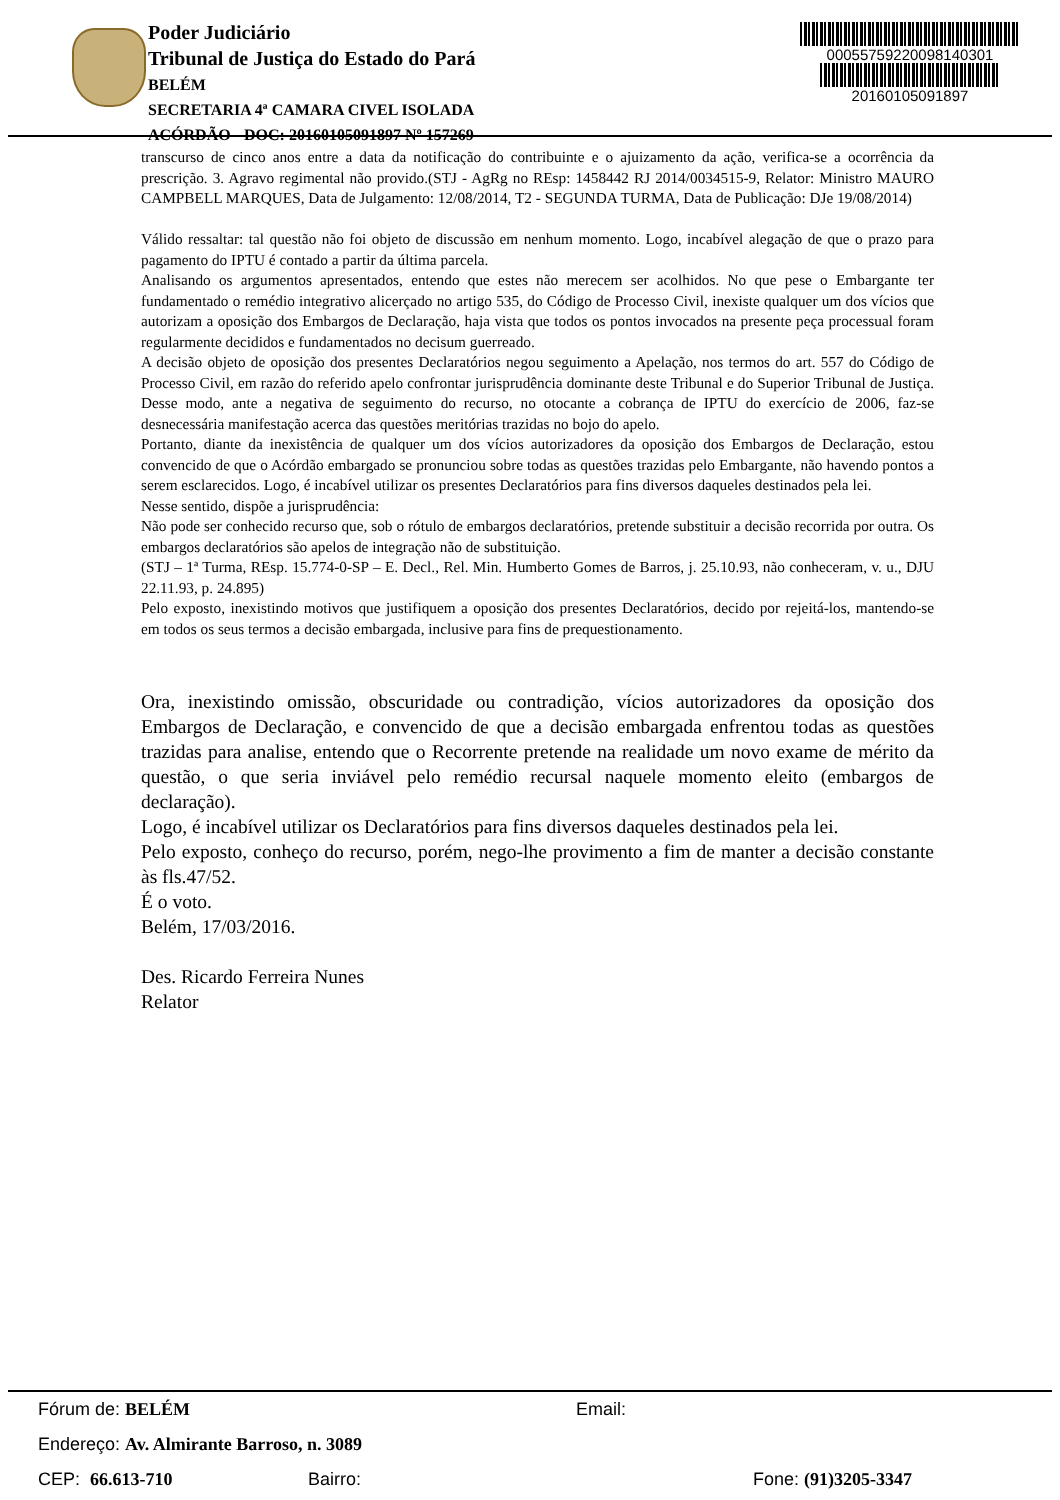Poder Judiciário
Tribunal de Justiça do Estado do Pará
BELÉM
SECRETARIA 4ª CAMARA CIVEL ISOLADA
ACÓRDÃO - DOC: 20160105091897 Nº 157269
00055759220098140301
20160105091897
transcurso de cinco anos entre a data da notificação do contribuinte e o ajuizamento da ação, verifica-se a ocorrência da prescrição. 3. Agravo regimental não provido.(STJ - AgRg no REsp: 1458442 RJ 2014/0034515-9, Relator: Ministro MAURO CAMPBELL MARQUES, Data de Julgamento: 12/08/2014, T2 - SEGUNDA TURMA, Data de Publicação: DJe 19/08/2014)
Válido ressaltar: tal questão não foi objeto de discussão em nenhum momento. Logo, incabível alegação de que o prazo para pagamento do IPTU é contado a partir da última parcela.
Analisando os argumentos apresentados, entendo que estes não merecem ser acolhidos. No que pese o Embargante ter fundamentado o remédio integrativo alicerçado no artigo 535, do Código de Processo Civil, inexiste qualquer um dos vícios que autorizam a oposição dos Embargos de Declaração, haja vista que todos os pontos invocados na presente peça processual foram regularmente decididos e fundamentados no decisum guerreado.
A decisão objeto de oposição dos presentes Declaratórios negou seguimento a Apelação, nos termos do art. 557 do Código de Processo Civil, em razão do referido apelo confrontar jurisprudência dominante deste Tribunal e do Superior Tribunal de Justiça. Desse modo, ante a negativa de seguimento do recurso, no otocante a cobrança de IPTU do exercício de 2006, faz-se desnecessária manifestação acerca das questões meritórias trazidas no bojo do apelo.
Portanto, diante da inexistência de qualquer um dos vícios autorizadores da oposição dos Embargos de Declaração, estou convencido de que o Acórdão embargado se pronunciou sobre todas as questões trazidas pelo Embargante, não havendo pontos a serem esclarecidos. Logo, é incabível utilizar os presentes Declaratórios para fins diversos daqueles destinados pela lei.
Nesse sentido, dispõe a jurisprudência:
Não pode ser conhecido recurso que, sob o rótulo de embargos declaratórios, pretende substituir a decisão recorrida por outra. Os embargos declaratórios são apelos de integração não de substituição.
(STJ – 1ª Turma, REsp. 15.774-0-SP – E. Decl., Rel. Min. Humberto Gomes de Barros, j. 25.10.93, não conheceram, v. u., DJU 22.11.93, p. 24.895)
Pelo exposto, inexistindo motivos que justifiquem a oposição dos presentes Declaratórios, decido por rejeitá-los, mantendo-se em todos os seus termos a decisão embargada, inclusive para fins de prequestionamento.
Ora, inexistindo omissão, obscuridade ou contradição, vícios autorizadores da oposição dos Embargos de Declaração, e convencido de que a decisão embargada enfrentou todas as questões trazidas para analise, entendo que o Recorrente pretende na realidade um novo exame de mérito da questão, o que seria inviável pelo remédio recursal naquele momento eleito (embargos de declaração).
Logo, é incabível utilizar os Declaratórios para fins diversos daqueles destinados pela lei.
Pelo exposto, conheço do recurso, porém, nego-lhe provimento a fim de manter a decisão constante às fls.47/52.
É o voto.
Belém, 17/03/2016.
Des. Ricardo Ferreira Nunes
Relator
Fórum de: BELÉM Email:
Endereço: Av. Almirante Barroso, n. 3089
CEP: 66.613-710 Bairro: Fone: (91)3205-3347